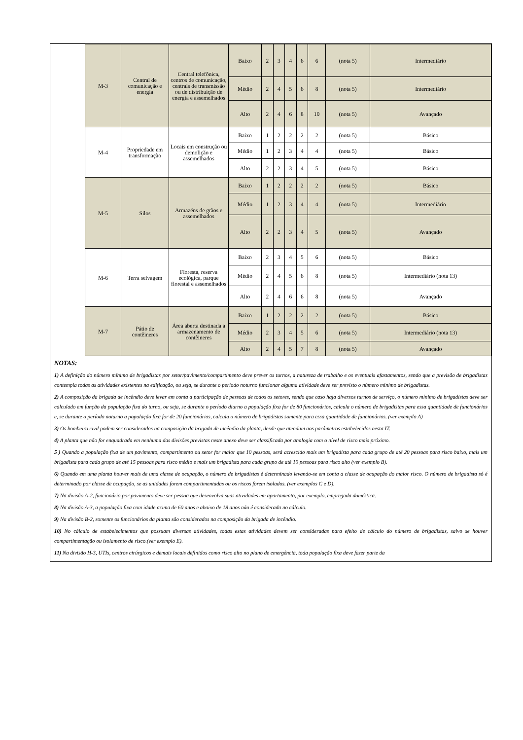| | M-3 | Central de comunicação e energia | Central telefônica, centros de comunicação, centrais de transmissão ou de distribuição de energia e assemelhados | Baixo | 2 | 3 | 4 | 6 | 6 | (nota 5) | Intermediário |
| | | | | Médio | 2 | 4 | 5 | 6 | 8 | (nota 5) | Intermediário |
| | | | | Alto | 2 | 4 | 6 | 8 | 10 | (nota 5) | Avançado |
| | M-4 | Propriedade em transformação | Locais em construção ou demolição e assemelhados | Baixo | 1 | 2 | 2 | 2 | 2 | (nota 5) | Básico |
| | | | | Médio | 1 | 2 | 3 | 4 | 4 | (nota 5) | Básico |
| | | | | Alto | 2 | 2 | 3 | 4 | 5 | (nota 5) | Básico |
| | M-5 | Silos | Armazéns de grãos e assemelhados | Baixo | 1 | 2 | 2 | 2 | 2 | (nota 5) | Básico |
| | | | | Médio | 1 | 2 | 3 | 4 | 4 | (nota 5) | Intermediário |
| | | | | Alto | 2 | 2 | 3 | 4 | 5 | (nota 5) | Avançado |
| | M-6 | Terra selvagem | Floresta, reserva ecológica, parque florestal e assemelhados | Baixo | 2 | 3 | 4 | 5 | 6 | (nota 5) | Básico |
| | | | | Médio | 2 | 4 | 5 | 6 | 8 | (nota 5) | Intermediário (nota 13) |
| | | | | Alto | 2 | 4 | 6 | 6 | 8 | (nota 5) | Avançado |
| | M-7 | Pátio de contêineres | Área aberta destinada a armazenamento de contêineres | Baixo | 1 | 2 | 2 | 2 | 2 | (nota 5) | Básico |
| | | | | Médio | 2 | 3 | 4 | 5 | 6 | (nota 5) | Intermediário (nota 13) |
| | | | | Alto | 2 | 4 | 5 | 7 | 8 | (nota 5) | Avançado |
NOTAS:
1) A definição do número mínimo de brigadistas por setor/pavimento/compartimento deve prever os turnos, a natureza de trabalho e os eventuais afastamentos, sendo que a previsão de brigadistas contempla todas as atividades existentes na edificação, ou seja, se durante o período noturno funcionar alguma atividade deve ser previsto o número mínimo de brigadistas.
2) A composição da brigada de incêndio deve levar em conta a participação de pessoas de todos os setores, sendo que caso haja diversos turnos de serviço, o número mínimo de brigadistas deve ser calculado em função da população fixa do turno, ou seja, se durante o período diurno a população fixa for de 80 funcionários, calcula o número de brigadistas para essa quantidade de funcionários e, se durante o período noturno a população fixa for de 20 funcionários, calcula o número de brigadistas somente para essa quantidade de funcionários. (ver exemplo A)
3) Os bombeiro civil podem ser considerados na composição da brigada de incêndio da planta, desde que atendam aos parâmetros estabelecidos nesta IT.
4) A planta que não for enquadrada em nenhuma das divisões previstas neste anexo deve ser classificada por analogia com o nível de risco mais próximo.
5 ) Quando a população fixa de um pavimento, compartimento ou setor for maior que 10 pessoas, será acrescido mais um brigadista para cada grupo de até 20 pessoas para risco baixo, mais um brigadista para cada grupo de até 15 pessoas para risco médio e mais um brigadista para cada grupo de até 10 pessoas para risco alto (ver exemplo B).
6) Quando em uma planta houver mais de uma classe de ocupação, o número de brigadistas é determinado levando-se em conta a classe de ocupação do maior risco. O número de brigadista só é determinado por classe de ocupação, se as unidades forem compartimentadas ou os riscos forem isolados. (ver exemplos C e D).
7) Na divisão A-2, funcionário por pavimento deve ser pessoa que desenvolva suas atividades em apartamento, por exemplo, empregada doméstica.
8) Na divisão A-3, a população fixa com idade acima de 60 anos e abaixo de 18 anos não é considerada no cálculo.
9) Na divisão B-2, somente os funcionários da planta são considerados na composição da brigada de incêndio.
10) No cálculo de estabelecimentos que possuam diversas atividades, todas estas atividades devem ser consideradas para efeito de cálculo do número de brigadistas, salvo se houver compartimentação ou isolamento de risco.(ver exemplo E).
11) Na divisão H-3, UTIs, centros cirúrgicos e demais locais definidos como risco alto no plano de emergência, toda população fixa deve fazer parte da